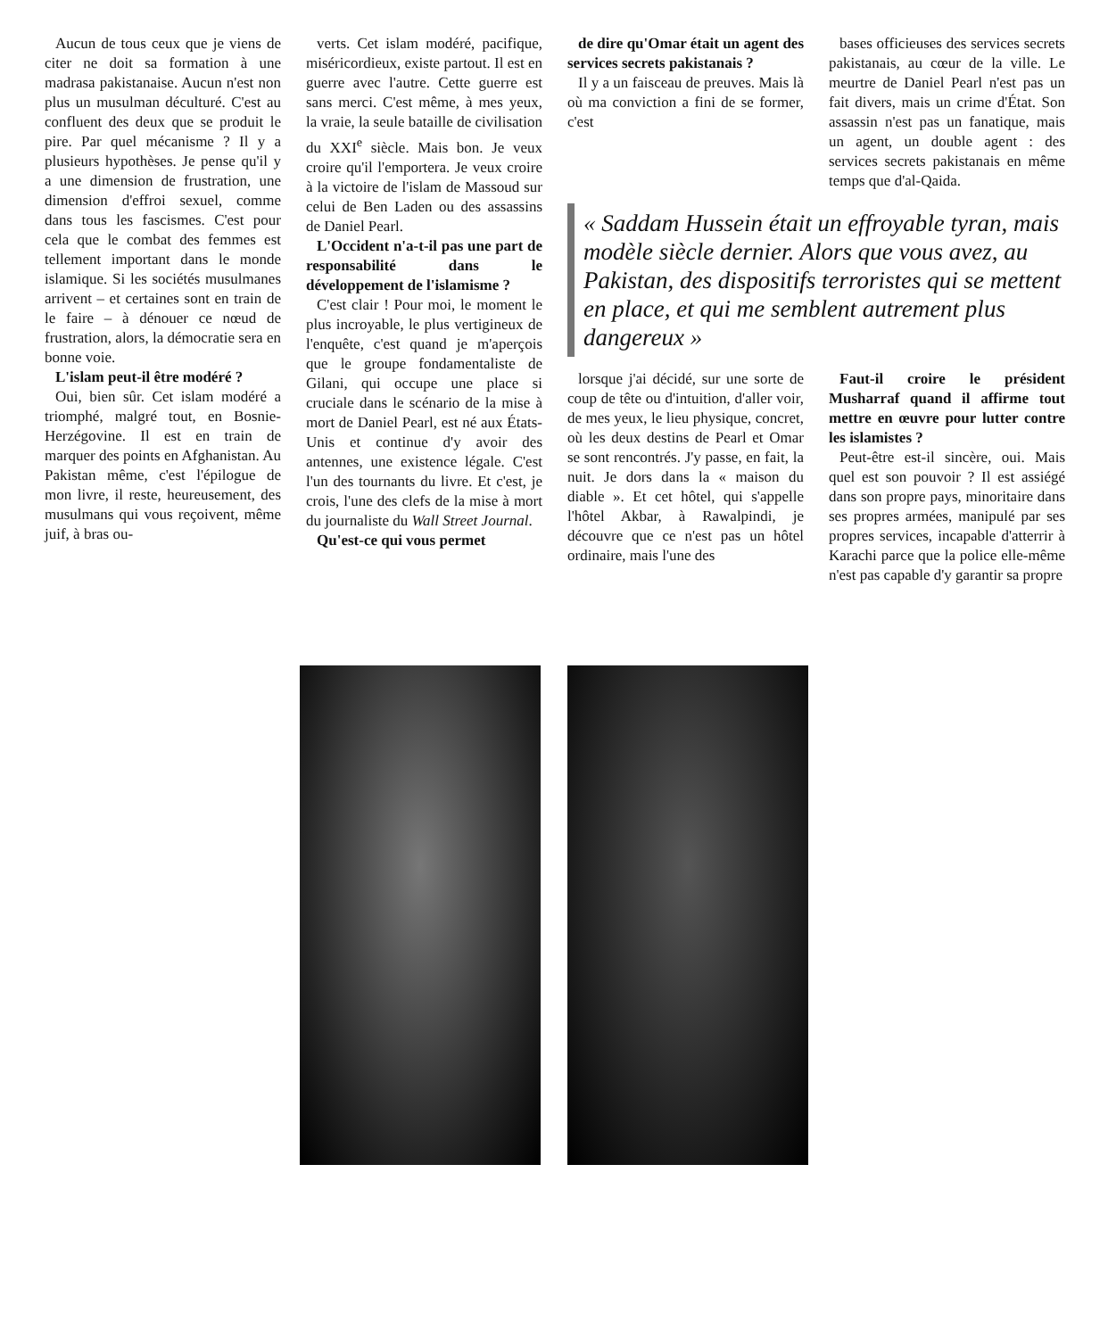Aucun de tous ceux que je viens de citer ne doit sa formation à une madrasa pakistanaise. Aucun n'est non plus un musulman déculturé. C'est au confluent des deux que se produit le pire. Par quel mécanisme ? Il y a plusieurs hypothèses. Je pense qu'il y a une dimension de frustration, une dimension d'effroi sexuel, comme dans tous les fascismes. C'est pour cela que le combat des femmes est tellement important dans le monde islamique. Si les sociétés musulmanes arrivent – et certaines sont en train de le faire – à dénouer ce nœud de frustration, alors, la démocratie sera en bonne voie.
L'islam peut-il être modéré ?
Oui, bien sûr. Cet islam modéré a triomphé, malgré tout, en Bosnie-Herzégovine. Il est en train de marquer des points en Afghanistan. Au Pakistan même, c'est l'épilogue de mon livre, il reste, heureusement, des musulmans qui vous reçoivent, même juif, à bras ou-
verts. Cet islam modéré, pacifique, miséricordieux, existe partout. Il est en guerre avec l'autre. Cette guerre est sans merci. C'est même, à mes yeux, la vraie, la seule bataille de civilisation du XXI<sup>e</sup> siècle. Mais bon. Je veux croire qu'il l'emportera. Je veux croire à la victoire de l'islam de Massoud sur celui de Ben Laden ou des assassins de Daniel Pearl.
L'Occident n'a-t-il pas une part de responsabilité dans le développement de l'islamisme ?
C'est clair ! Pour moi, le moment le plus incroyable, le plus vertigineux de l'enquête, c'est quand je m'aperçois que le groupe fondamentaliste de Gilani, qui occupe une place si cruciale dans le scénario de la mise à mort de Daniel Pearl, est né aux États-Unis et continue d'y avoir des antennes, une existence légale. C'est l'un des tournants du livre. Et c'est, je crois, l'une des clefs de la mise à mort du journaliste du Wall Street Journal.
Qu'est-ce qui vous permet
de dire qu'Omar était un agent des services secrets pakistanais ?
Il y a un faisceau de preuves. Mais là où ma conviction a fini de se former, c'est
bases officieuses des services secrets pakistanais, au cœur de la ville. Le meurtre de Daniel Pearl n'est pas un fait divers, mais un crime d'État. Son assassin n'est pas un fanatique, mais un agent, un double agent : des services secrets pakistanais en même temps que d'al-Qaida.
« Saddam Hussein était un effroyable tyran, mais modèle siècle dernier. Alors que vous avez, au Pakistan, des dispositifs terroristes qui se mettent en place, et qui me semblent autrement plus dangereux »
lorsque j'ai décidé, sur une sorte de coup de tête ou d'intuition, d'aller voir, de mes yeux, le lieu physique, concret, où les deux destins de Pearl et Omar se sont rencontrés. J'y passe, en fait, la nuit. Je dors dans la « maison du diable ». Et cet hôtel, qui s'appelle l'hôtel Akbar, à Rawalpindi, je découvre que ce n'est pas un hôtel ordinaire, mais l'une des
Faut-il croire le président Musharraf quand il affirme tout mettre en œuvre pour lutter contre les islamistes ?
Peut-être est-il sincère, oui. Mais quel est son pouvoir ? Il est assiégé dans son propre pays, minoritaire dans ses propres armées, manipulé par ses propres services, incapable d'atterrir à Karachi parce que la police elle-même n'est pas capable d'y garantir sa propre